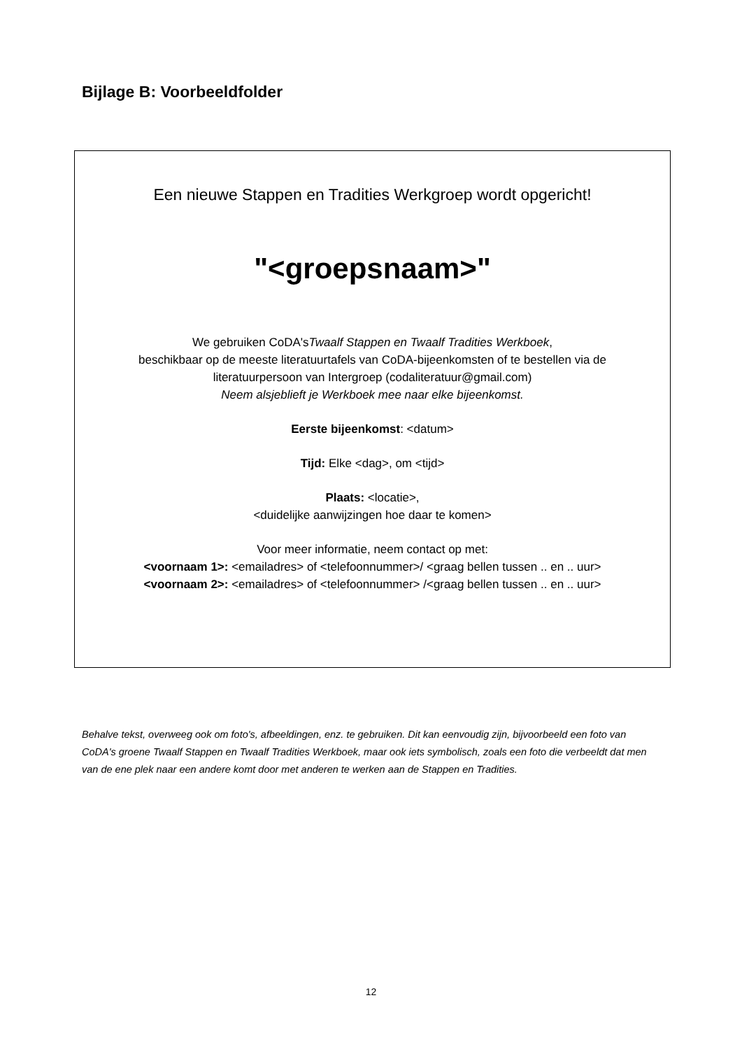Bijlage B: Voorbeeldfolder
Een nieuwe Stappen en Tradities Werkgroep wordt opgericht!
"<groepsnaam>"
We gebruiken CoDA'sTwaalf Stappen en Twaalf Tradities Werkboek,
beschikbaar op de meeste literatuurtafels van CoDA-bijeenkomsten of te bestellen via de
literatuurpersoon van Intergroep (codaliteratuur@gmail.com)
Neem alsjeblieft je Werkboek mee naar elke bijeenkomst.
Eerste bijeenkomst: <datum>
Tijd: Elke <dag>, om <tijd>
Plaats: <locatie>,
<duidelijke aanwijzingen hoe daar te komen>
Voor meer informatie, neem contact op met:
<voornaam 1>: <emailadres> of <telefoonnummer>/ <graag bellen tussen .. en .. uur>
<voornaam 2>: <emailadres> of <telefoonnummer> /<graag bellen tussen .. en .. uur>
Behalve tekst, overweeg ook om foto's, afbeeldingen, enz. te gebruiken. Dit kan eenvoudig zijn, bijvoorbeeld een foto van CoDA's groene Twaalf Stappen en Twaalf Tradities Werkboek, maar ook iets symbolisch, zoals een foto die verbeeldt dat men van de ene plek naar een andere komt door met anderen te werken aan de Stappen en Tradities.
12